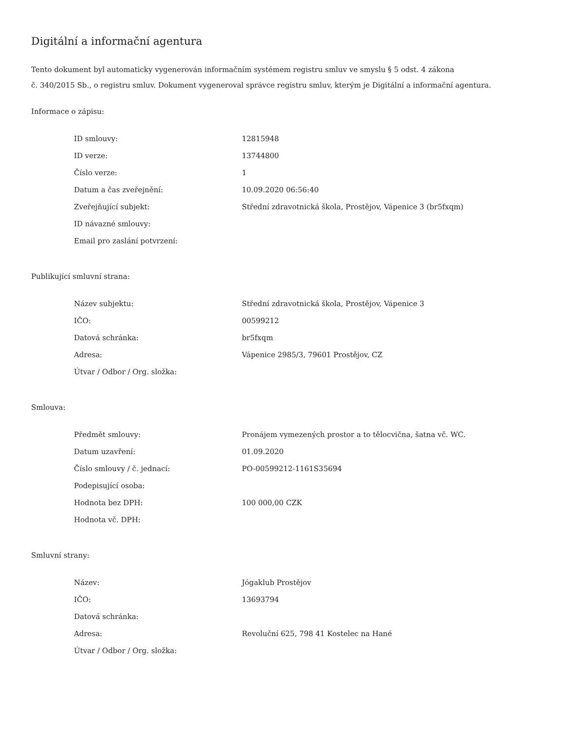Digitální a informační agentura
Tento dokument byl automaticky vygenerován informačním systémem registru smluv ve smyslu § 5 odst. 4 zákona
č. 340/2015 Sb., o registru smluv. Dokument vygeneroval správce registru smluv, kterým je Digitální a informační agentura.
Informace o zápisu:
| ID smlouvy: | 12815948 |
| ID verze: | 13744800 |
| Číslo verze: | 1 |
| Datum a čas zveřejnění: | 10.09.2020 06:56:40 |
| Zveřejňující subjekt: | Střední zdravotnická škola, Prostějov, Vápenice 3 (br5fxqm) |
| ID návazné smlouvy: | |
| Email pro zaslání potvrzení: | |
Publikující smluvní strana:
| Název subjektu: | Střední zdravotnická škola, Prostějov, Vápenice 3 |
| IČO: | 00599212 |
| Datová schránka: | br5fxqm |
| Adresa: | Vápenice 2985/3, 79601 Prostějov, CZ |
| Útvar / Odbor / Org. složka: | |
Smlouva:
| Předmět smlouvy: | Pronájem vymezených prostor a to tělocvična, šatna vč. WC. |
| Datum uzavření: | 01.09.2020 |
| Číslo smlouvy / č. jednací: | PO-00599212-1161S35694 |
| Podepisující osoba: | |
| Hodnota bez DPH: | 100 000,00 CZK |
| Hodnota vč. DPH: | |
Smluvní strany:
| Název: | Jógaklub Prostějov |
| IČO: | 13693794 |
| Datová schránka: | |
| Adresa: | Revoluční 625, 798 41 Kostelec na Hané |
| Útvar / Odbor / Org. složka: | |